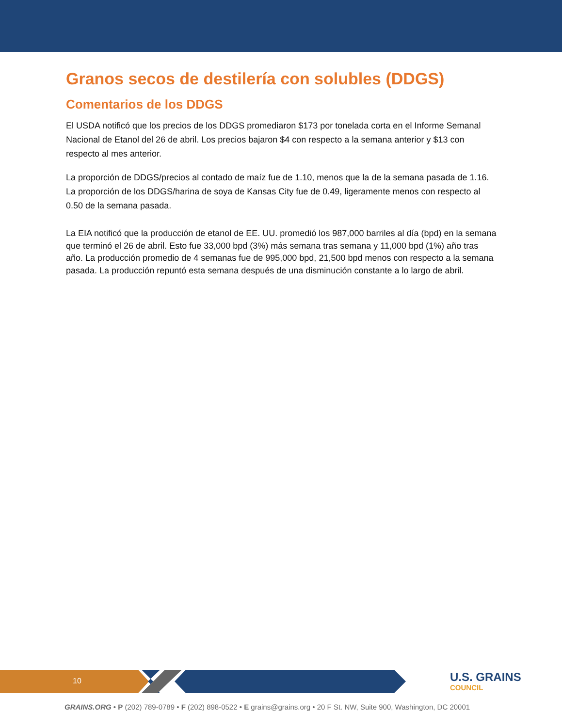Granos secos de destilería con solubles (DDGS)
Comentarios de los DDGS
El USDA notificó que los precios de los DDGS promediaron $173 por tonelada corta en el Informe Semanal Nacional de Etanol del 26 de abril. Los precios bajaron $4 con respecto a la semana anterior y $13 con respecto al mes anterior.
La proporción de DDGS/precios al contado de maíz fue de 1.10, menos que la de la semana pasada de 1.16. La proporción de los DDGS/harina de soya de Kansas City fue de 0.49, ligeramente menos con respecto al 0.50 de la semana pasada.
La EIA notificó que la producción de etanol de EE. UU. promedió los 987,000 barriles al día (bpd) en la semana que terminó el 26 de abril. Esto fue 33,000 bpd (3%) más semana tras semana y 11,000 bpd (1%) año tras año. La producción promedio de 4 semanas fue de 995,000 bpd, 21,500 bpd menos con respecto a la semana pasada. La producción repuntó esta semana después de una disminución constante a lo largo de abril.
10 U.S. GRAINS
COUNCIL
GRAINS.ORG • P (202) 789-0789 • F (202) 898-0522 • E grains@grains.org • 20 F St. NW, Suite 900, Washington, DC 20001